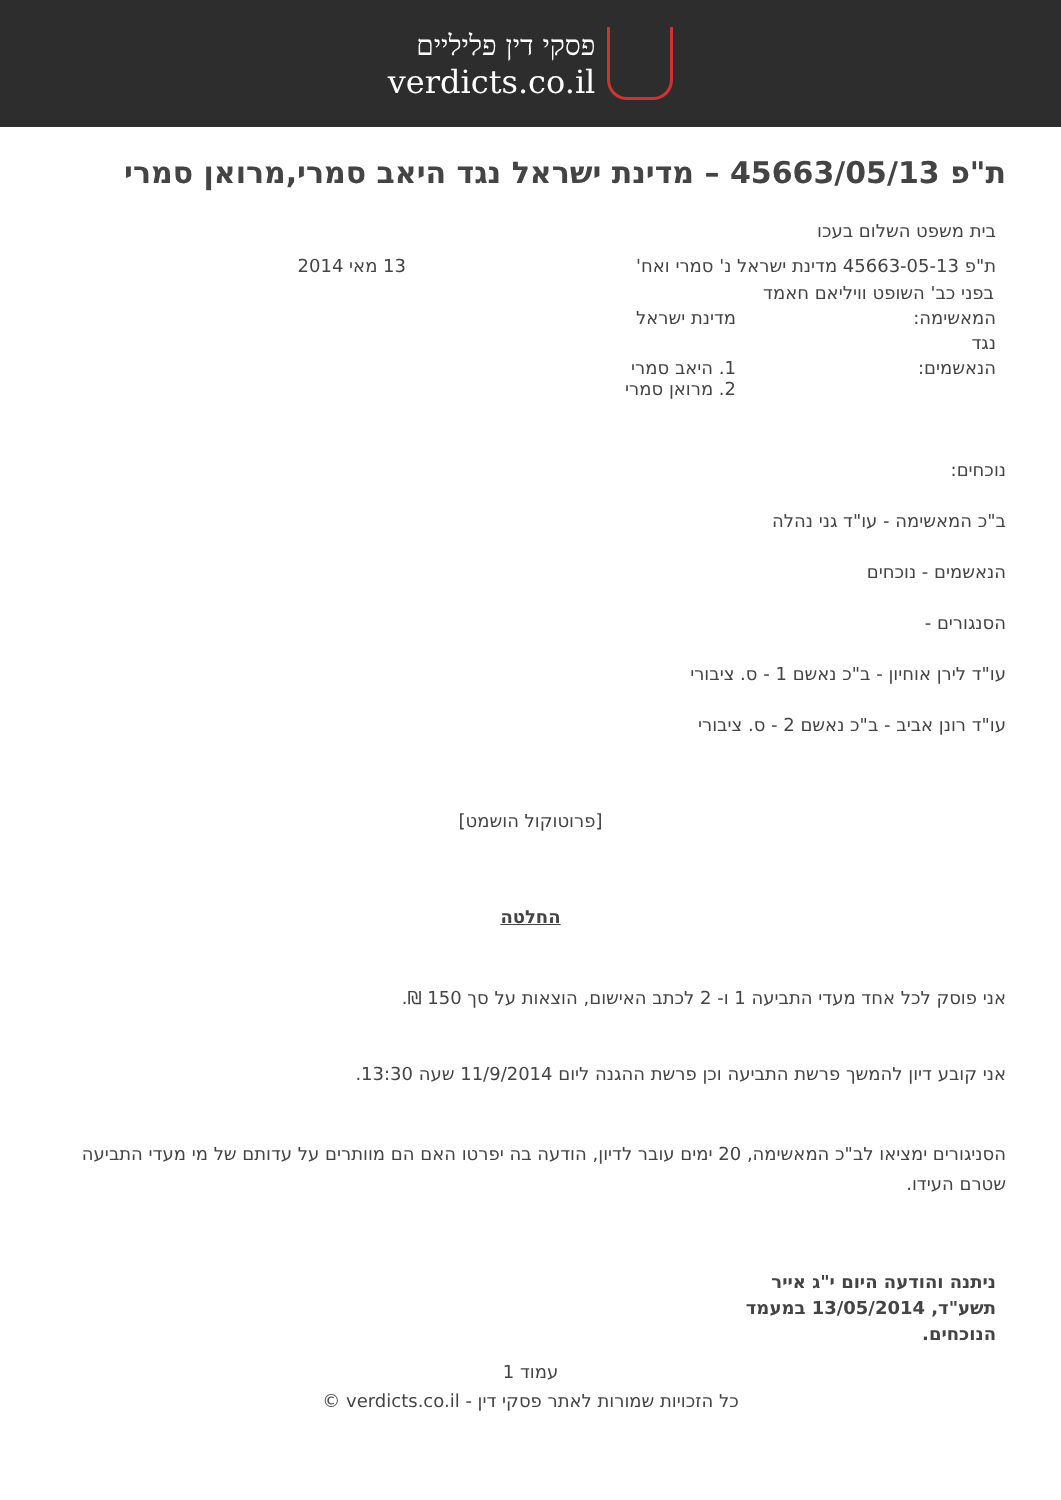פסקי דין פליליים
verdicts.co.il
ת"פ 45663/05/13 – מדינת ישראל נגד היאב סמרי,מרואן סמרי
בית משפט השלום בעכו
ת"פ 45663-05-13 מדינת ישראל נ' סמרי ואח' 13 מאי 2014
בפני כב' השופט וויליאם חאמד
המאשימה: מדינת ישראל
נגד
הנאשמים: 1. היאב סמרי
2. מרואן סמרי
נוכחים:
ב"כ המאשימה - עו"ד גני נהלה
הנאשמים - נוכחים
הסנגורים -
עו"ד לירן אוחיון - ב"כ נאשם 1 - ס. ציבורי
עו"ד רונן אביב - ב"כ נאשם 2 - ס. ציבורי
[פרוטוקול הושמט]
החלטה
אני פוסק לכל אחד מעדי התביעה 1 ו- 2 לכתב האישום, הוצאות על סך 150 ₪.
אני קובע דיון להמשך פרשת התביעה וכן פרשת ההגנה ליום 11/9/2014 שעה 13:30.
הסניגורים ימציאו לב"כ המאשימה, 20 ימים עובר לדיון, הודעה בה יפרטו האם הם מוותרים על עדותם של מי מעדי התביעה שטרם העידו.
ניתנה והודעה היום י"ג אייר תשע"ד, 13/05/2014 במעמד הנוכחים.
עמוד 1
כל הזכויות שמורות לאתר פסקי דין - verdicts.co.il ©